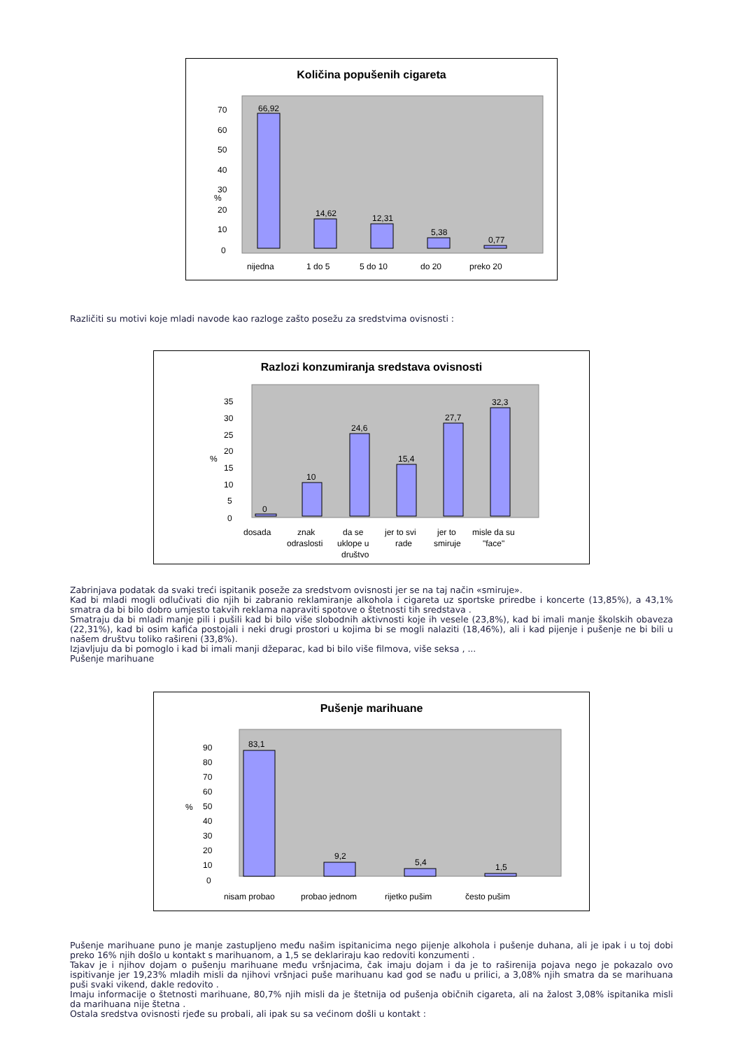Količina popušenih cigareta
%
0
10
20
30
40
50
60
70
66,92
14,62
12,31
5,38
0,77
nijedna
1 do 5
5 do 10
do 20
preko 20
Različiti su motivi koje mladi navode kao razloge zašto posežu za sredstvima ovisnosti :
Razlozi konzumiranja sredstava ovisnosti
%
0
5
10
15
20
25
30
35
0
10
24,6
15,4
27,7
32,3
dosada
znak
odraslosti
da se
uklope u
društvo
jer to svi
rade
jer to
smiruje
misle da su
"face"
Zabrinjava podatak da svaki treći ispitanik poseže za sredstvom ovisnosti jer se na taj način «smiruje».
Kad bi mladi mogli odlučivati dio njih bi zabranio reklamiranje alkohola i cigareta uz sportske priredbe i koncerte (13,85%), a 43,1% smatra da bi bilo dobro umjesto takvih reklama napraviti spotove o štetnosti tih sredstava .
Smatraju da bi mladi manje pili i pušili kad bi bilo više slobodnih aktivnosti koje ih vesele (23,8%), kad bi imali manje školskih obaveza (22,31%), kad bi osim kafića postojali i neki drugi prostori u kojima bi se mogli nalaziti (18,46%), ali i kad pijenje i pušenje ne bi bili u našem društvu toliko rašireni (33,8%).
Izjavljuju da bi pomoglo i kad bi imali manji džeparac, kad bi bilo više filmova, više seksa , ...
Pušenje marihuane
Pušenje marihuane
%
0
10
20
30
40
50
60
70
80
90
83,1
9,2
5,4
1,5
nisam probao
probao jednom
rijetko pušim
često pušim
Pušenje marihuane puno je manje zastupljeno među našim ispitanicima nego pijenje alkohola i pušenje duhana, ali je ipak i u toj dobi preko 16% njih došlo u kontakt s marihuanom, a 1,5 se deklariraju kao redoviti konzumenti .
Takav je i njihov dojam o pušenju marihuane među vršnjacima, čak imaju dojam i da je to raširenija pojava nego je pokazalo ovo ispitivanje jer 19,23% mladih misli da njihovi vršnjaci puše marihuanu kad god se nađu u prilici, a 3,08% njih smatra da se marihuana puši svaki vikend, dakle redovito .
Imaju informacije o štetnosti marihuane, 80,7% njih misli da je štetnija od pušenja običnih cigareta, ali na žalost 3,08% ispitanika misli da marihuana nije štetna .
Ostala sredstva ovisnosti rjeđe su probali, ali ipak su sa većinom došli u kontakt :